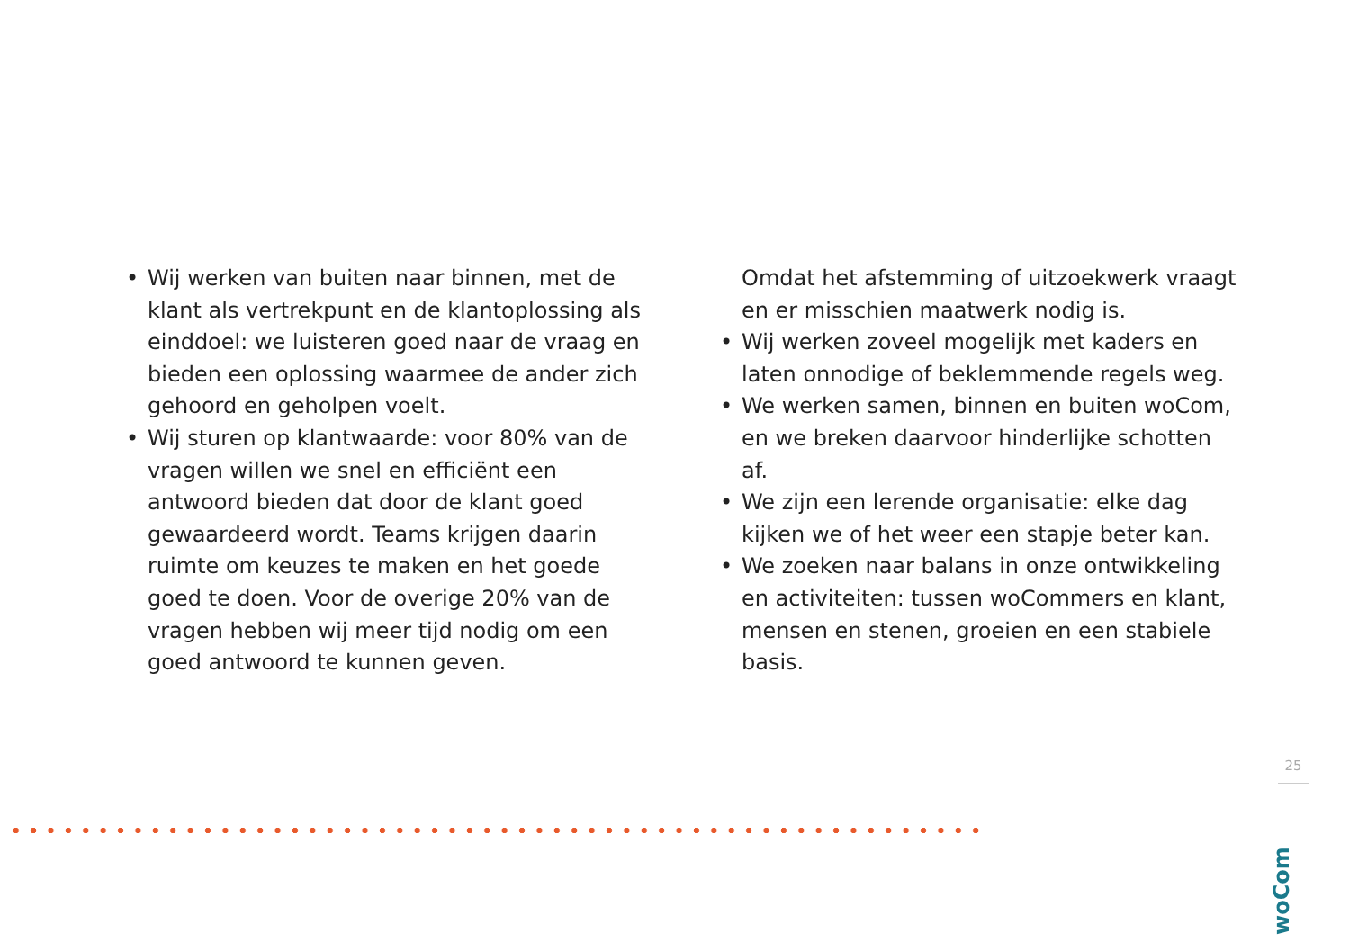• Wij werken van buiten naar binnen, met de klant als vertrekpunt en de klantoplossing als einddoel: we luisteren goed naar de vraag en bieden een oplossing waarmee de ander zich gehoord en geholpen voelt.
• Wij sturen op klantwaarde: voor 80% van de vragen willen we snel en efficiënt een antwoord bieden dat door de klant goed gewaardeerd wordt. Teams krijgen daarin ruimte om keuzes te maken en het goede goed te doen. Voor de overige 20% van de vragen hebben wij meer tijd nodig om een goed antwoord te kunnen geven.
Omdat het afstemming of uitzoekwerk vraagt en er misschien maatwerk nodig is.
• Wij werken zoveel mogelijk met kaders en laten onnodige of beklemmende regels weg.
• We werken samen, binnen en buiten woCom, en we breken daarvoor hinderlijke schotten af.
• We zijn een lerende organisatie: elke dag kijken we of het weer een stapje beter kan.
• We zoeken naar balans in onze ontwikkeling en activiteiten: tussen woCommers en klant, mensen en stenen, groeien en een stabiele basis.
25
woCom